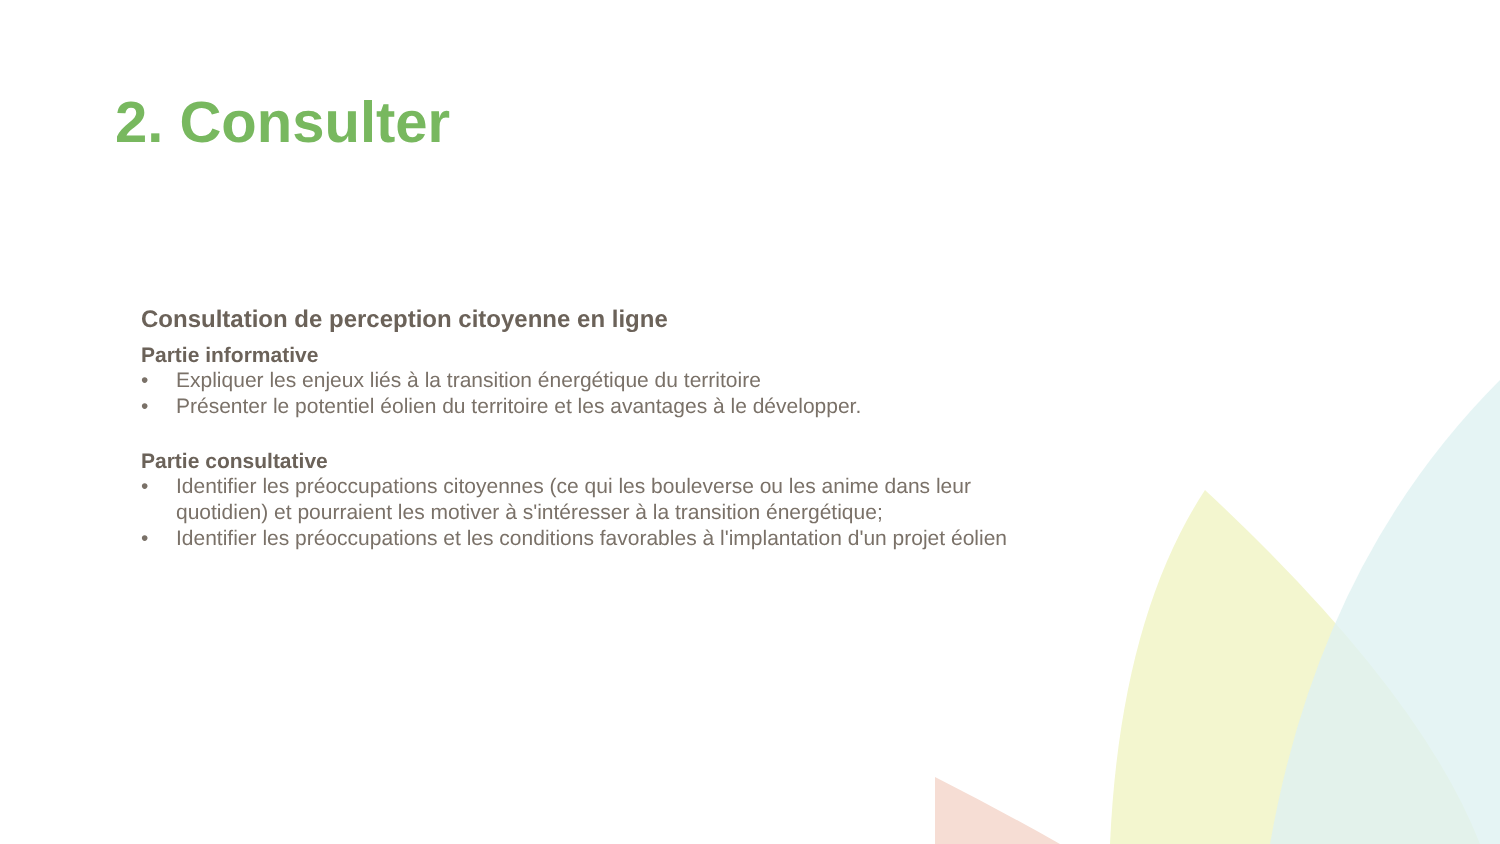2. Consulter
Consultation de perception citoyenne en ligne
Partie informative
• Expliquer les enjeux liés à la transition énergétique du territoire
• Présenter le potentiel éolien du territoire et les avantages à le développer.
Partie consultative
• Identifier les préoccupations citoyennes (ce qui les bouleverse ou les anime dans leur
quotidien) et pourraient les motiver à s'intéresser à la transition énergétique;
• Identifier les préoccupations et les conditions favorables à l'implantation d'un projet éolien